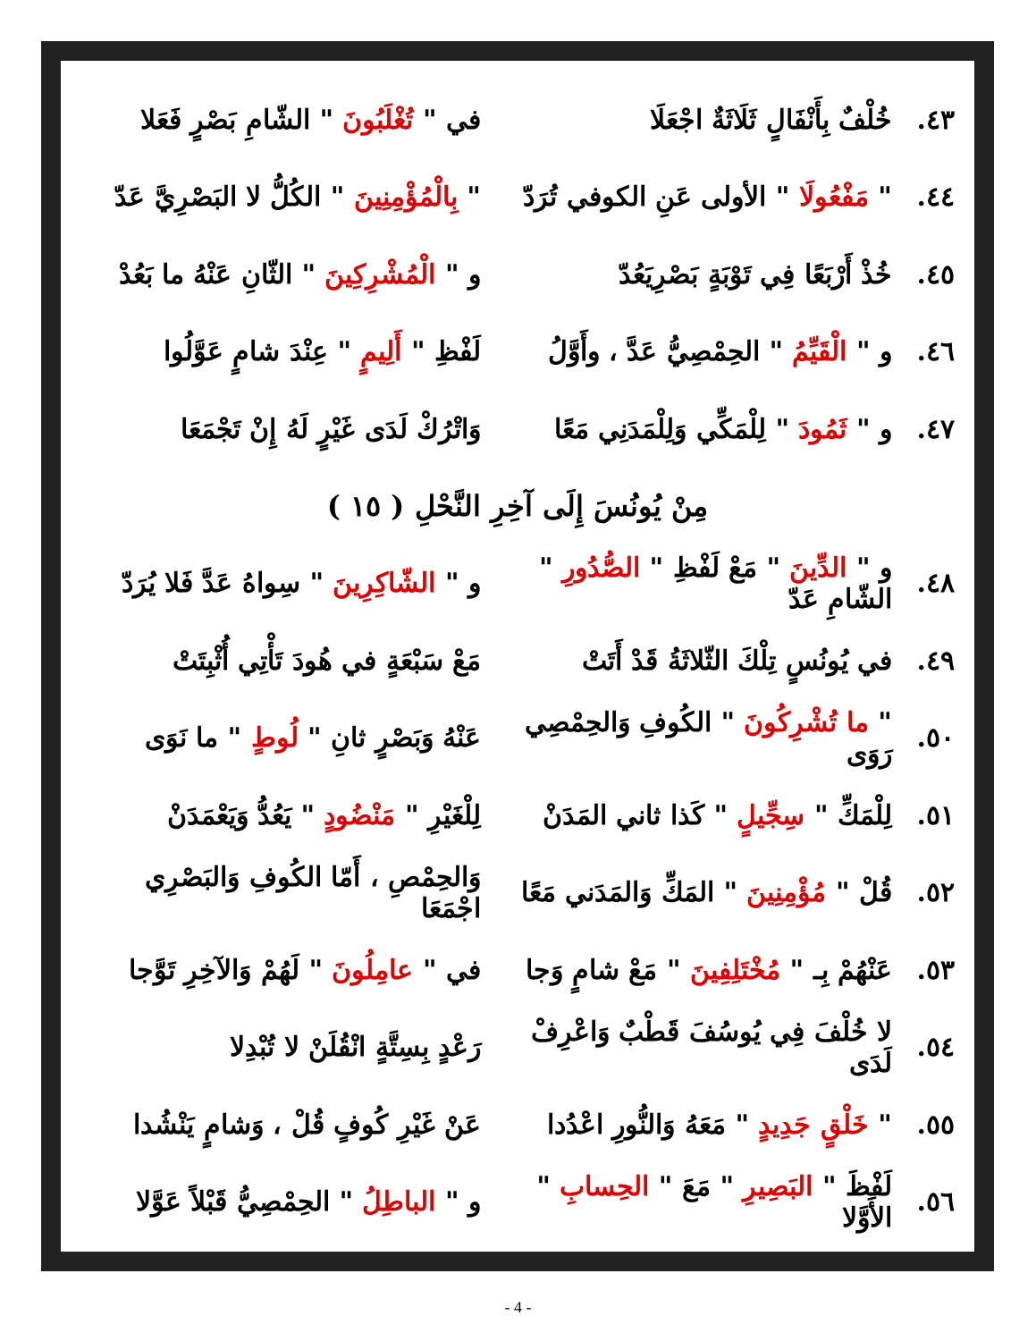٤٣. خُلْفٌ بِأَنْفَالٍ ثَلَاثَةٌ اجْعَلَا في " تُغْلَبُونَ " الشّامِ بَصْرٍ فَعَلا
٤٤. " مَفْعُولَا " الأولى عَنِ الكوفي تُرَدّ " بِالْمُؤْمِنِينَ " الكُلُّ لا البَصْرِيَّ عَدّ
٤٥. خُذْ أَرْبَعًا فِي تَوْبَةٍ بَصْرِيَعُدّ و " الْمُشْرِكِينَ " الثّانِ عَنْهُ ما بَعُدْ
٤٦. و " الْقَيِّمُ " الحِمْصِيُّ عَدَّ ، وأَوَّلُ لَفْظِ " أَلِيمٍ " عِنْدَ شامٍ عَوَّلُوا
٤٧. و " ثَمُودَ " لِلْمَكِّي وَلِلْمَدَنِي مَعًا وَاتْرُكْ لَدَى غَيْرٍ لَهُ إِنْ تَجْمَعَا
مِنْ يُونُسَ إِلَى آخِرِ النَّحْلِ ( ١٥ )
٤٨. و " الدِّينَ " مَعْ لَفْظِ " الصُّدُورِ " الشّامِ عَدّ و " الشّاكِرِينَ " سِواهُ عَدَّ فَلا يُرَدّ
٤٩. في يُونُسٍ تِلْكَ الثّلاثَةُ قَدْ أَتَتْ مَعْ سَبْعَةٍ في هُودَ تَأْتِي أُثْبِتَتْ
٥٠. " ما تُشْرِكُونَ " الكُوفِ وَالحِمْصِي رَوَى عَنْهُ وَبَصْرٍ ثانِ " لُوطٍ " ما نَوَى
٥١. لِلْمَكِّ " سِجِّيلٍ " كَذا ثاني المَدَنْ لِلْغَيْرِ " مَنْضُودٍ " يَعُدُّ وَيَعْمَدَنْ
٥٢. قُلْ " مُؤْمِنِينَ " المَكِّ وَالمَدَني مَعًا وَالحِمْصِ ، أَمّا الكُوفِ وَالبَصْرِي اجْمَعَا
٥٣. عَنْهُمْ بِـ " مُخْتَلِفِينَ " مَعْ شامٍ وَجا في " عامِلُونَ " لَهُمْ وَالآخِرِ تَوَّجا
٥٤. لا خُلْفَ فِي يُوسُفَ قَطْبٌ وَاعْرِفْ لَدَى رَعْدٍ بِسِتَّةٍ انْقُلَنْ لا تُبْدِلا
٥٥. " خَلْقٍ جَدِيدٍ " مَعَهُ وَالنُّورِ اعْدُدا عَنْ غَيْرِ كُوفٍ قُلْ ، وَشامٍ يَنْشُدا
٥٦. لَفْظَ " البَصِيرِ " مَعَ " الحِسابِ " الأَوَّلا و " الباطِلُ " الحِمْصِيُّ قَبْلاً عَوَّلا
- 4 -